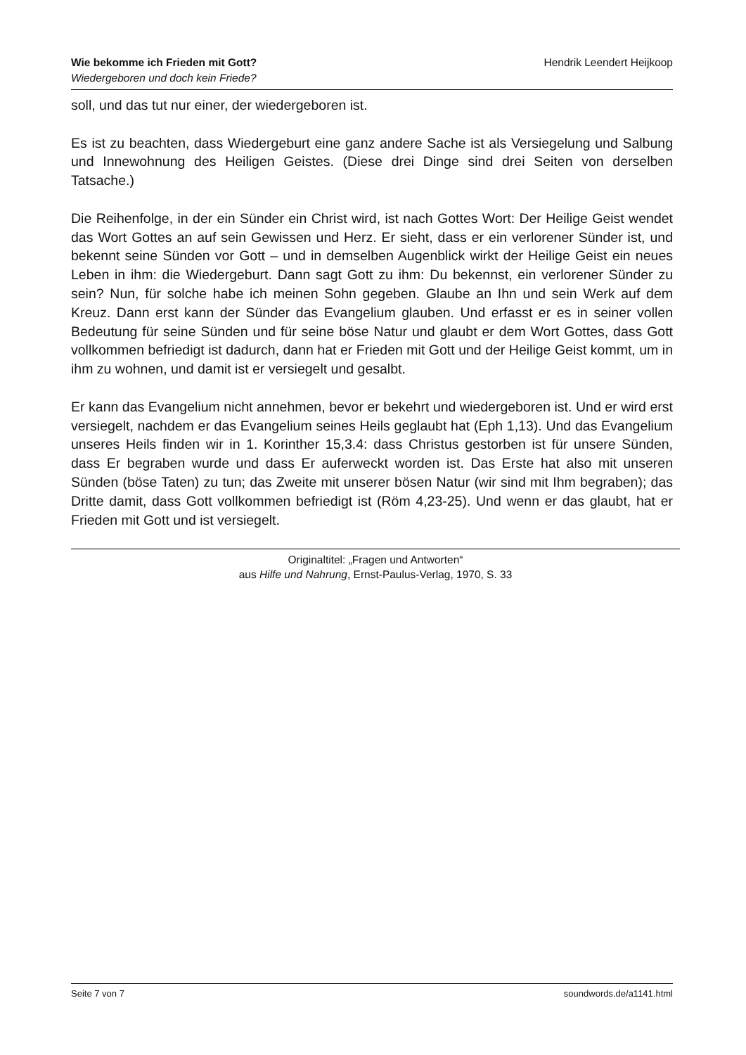Wie bekomme ich Frieden mit Gott?
Wiedergeboren und doch kein Friede?
Hendrik Leendert Heijkoop
soll, und das tut nur einer, der wiedergeboren ist.
Es ist zu beachten, dass Wiedergeburt eine ganz andere Sache ist als Versiegelung und Salbung und Innewohnung des Heiligen Geistes. (Diese drei Dinge sind drei Seiten von derselben Tatsache.)
Die Reihenfolge, in der ein Sünder ein Christ wird, ist nach Gottes Wort: Der Heilige Geist wendet das Wort Gottes an auf sein Gewissen und Herz. Er sieht, dass er ein verlorener Sünder ist, und bekennt seine Sünden vor Gott – und in demselben Augenblick wirkt der Heilige Geist ein neues Leben in ihm: die Wiedergeburt. Dann sagt Gott zu ihm: Du bekennst, ein verlorener Sünder zu sein? Nun, für solche habe ich meinen Sohn gegeben. Glaube an Ihn und sein Werk auf dem Kreuz. Dann erst kann der Sünder das Evangelium glauben. Und erfasst er es in seiner vollen Bedeutung für seine Sünden und für seine böse Natur und glaubt er dem Wort Gottes, dass Gott vollkommen befriedigt ist dadurch, dann hat er Frieden mit Gott und der Heilige Geist kommt, um in ihm zu wohnen, und damit ist er versiegelt und gesalbt.
Er kann das Evangelium nicht annehmen, bevor er bekehrt und wiedergeboren ist. Und er wird erst versiegelt, nachdem er das Evangelium seines Heils geglaubt hat (Eph 1,13). Und das Evangelium unseres Heils finden wir in 1. Korinther 15,3.4: dass Christus gestorben ist für unsere Sünden, dass Er begraben wurde und dass Er auferweckt worden ist. Das Erste hat also mit unseren Sünden (böse Taten) zu tun; das Zweite mit unserer bösen Natur (wir sind mit Ihm begraben); das Dritte damit, dass Gott vollkommen befriedigt ist (Röm 4,23-25). Und wenn er das glaubt, hat er Frieden mit Gott und ist versiegelt.
Originaltitel: „Fragen und Antworten“
aus Hilfe und Nahrung, Ernst-Paulus-Verlag, 1970, S. 33
Seite 7 von 7 soundwords.de/a1141.html